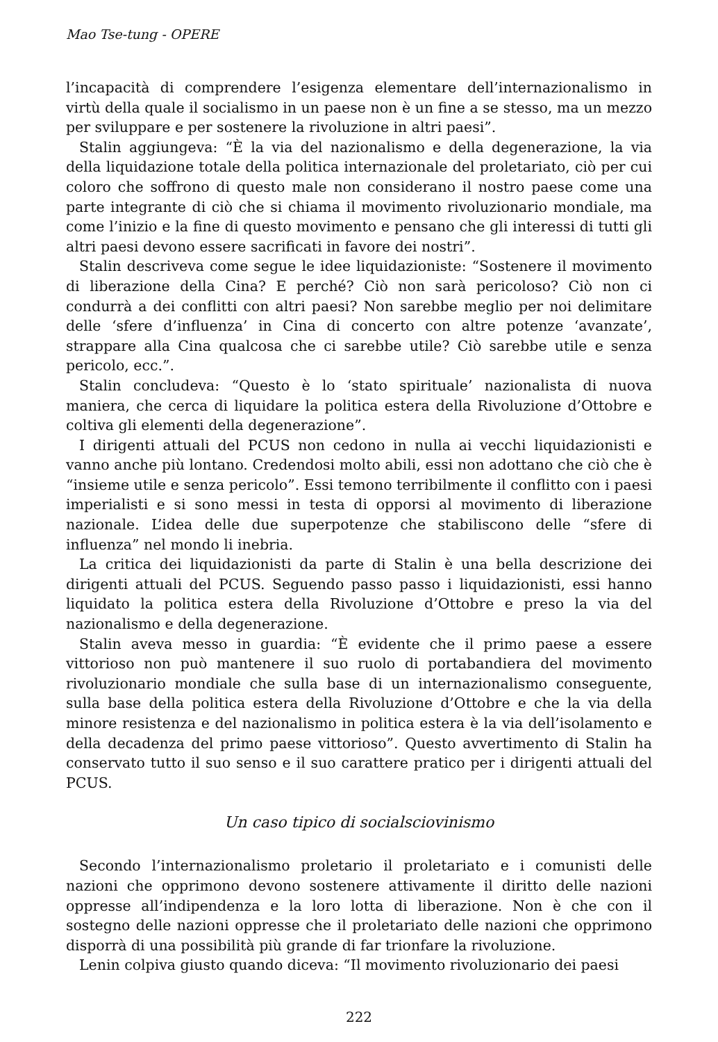Mao Tse-tung - OPERE
l’incapacità di comprendere l’esigenza elementare dell’internazionalismo in virtù della quale il socialismo in un paese non è un fine a se stesso, ma un mezzo per sviluppare e per sostenere la rivoluzione in altri paesi”.
Stalin aggiungeva: “È la via del nazionalismo e della degenerazione, la via della liquidazione totale della politica internazionale del proletariato, ciò per cui coloro che soffrono di questo male non considerano il nostro paese come una parte integrante di ciò che si chiama il movimento rivoluzionario mondiale, ma come l’inizio e la fine di questo movimento e pensano che gli interessi di tutti gli altri paesi devono essere sacrificati in favore dei nostri”.
Stalin descriveva come segue le idee liquidazioniste: “Sostenere il movimento di liberazione della Cina? E perché? Ciò non sarà pericoloso? Ciò non ci condurrà a dei conflitti con altri paesi? Non sarebbe meglio per noi delimitare delle ‘sfere d’influenza’ in Cina di concerto con altre potenze ‘avanzate’, strappare alla Cina qualcosa che ci sarebbe utile? Ciò sarebbe utile e senza pericolo, ecc.”.
Stalin concludeva: “Questo è lo ‘stato spirituale’ nazionalista di nuova maniera, che cerca di liquidare la politica estera della Rivoluzione d’Ottobre e coltiva gli elementi della degenerazione”.
I dirigenti attuali del PCUS non cedono in nulla ai vecchi liquidazionisti e vanno anche più lontano. Credendosi molto abili, essi non adottano che ciò che è “insieme utile e senza pericolo”. Essi temono terribilmente il conflitto con i paesi imperialisti e si sono messi in testa di opporsi al movimento di liberazione nazionale. L’idea delle due superpotenze che stabiliscono delle “sfere di influenza” nel mondo li inebria.
La critica dei liquidazionisti da parte di Stalin è una bella descrizione dei dirigenti attuali del PCUS. Seguendo passo passo i liquidazionisti, essi hanno liquidato la politica estera della Rivoluzione d’Ottobre e preso la via del nazionalismo e della degenerazione.
Stalin aveva messo in guardia: “È evidente che il primo paese a essere vittorioso non può mantenere il suo ruolo di portabandiera del movimento rivoluzionario mondiale che sulla base di un internazionalismo conseguente, sulla base della politica estera della Rivoluzione d’Ottobre e che la via della minore resistenza e del nazionalismo in politica estera è la via dell’isolamento e della decadenza del primo paese vittorioso”. Questo avvertimento di Stalin ha conservato tutto il suo senso e il suo carattere pratico per i dirigenti attuali del PCUS.
Un caso tipico di socialsciovinismo
Secondo l’internazionalismo proletario il proletariato e i comunisti delle nazioni che opprimono devono sostenere attivamente il diritto delle nazioni oppresse all’indipendenza e la loro lotta di liberazione. Non è che con il sostegno delle nazioni oppresse che il proletariato delle nazioni che opprimono disporrà di una possibilità più grande di far trionfare la rivoluzione.
Lenin colpiva giusto quando diceva: “Il movimento rivoluzionario dei paesi
222